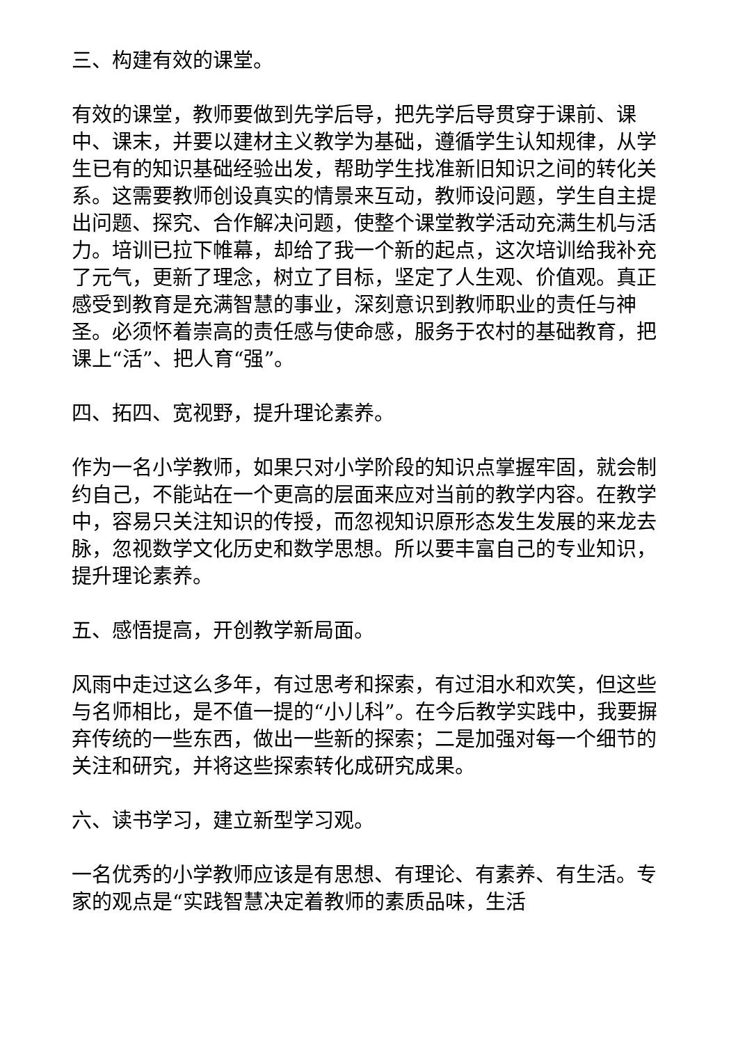三、构建有效的课堂。
有效的课堂，教师要做到先学后导，把先学后导贯穿于课前、课中、课末，并要以建材主义教学为基础，遵循学生认知规律，从学生已有的知识基础经验出发，帮助学生找准新旧知识之间的转化关系。这需要教师创设真实的情景来互动，教师设问题，学生自主提出问题、探究、合作解决问题，使整个课堂教学活动充满生机与活力。培训已拉下帷幕，却给了我一个新的起点，这次培训给我补充了元气，更新了理念，树立了目标，坚定了人生观、价值观。真正感受到教育是充满智慧的事业，深刻意识到教师职业的责任与神圣。必须怀着崇高的责任感与使命感，服务于农村的基础教育，把课上“活”、把人育“强”。
四、拓四、宽视野，提升理论素养。
作为一名小学教师，如果只对小学阶段的知识点掌握牢固，就会制约自己，不能站在一个更高的层面来应对当前的教学内容。在教学中，容易只关注知识的传授，而忽视知识原形态发生发展的来龙去脉，忽视数学文化历史和数学思想。所以要丰富自己的专业知识，提升理论素养。
五、感悟提高，开创教学新局面。
风雨中走过这么多年，有过思考和探索，有过泪水和欢笑，但这些与名师相比，是不值一提的“小儿科”。在今后教学实践中，我要摒弃传统的一些东西，做出一些新的探索；二是加强对每一个细节的关注和研究，并将这些探索转化成研究成果。
六、读书学习，建立新型学习观。
一名优秀的小学教师应该是有思想、有理论、有素养、有生活。专家的观点是“实践智慧决定着教师的素质品味，生活